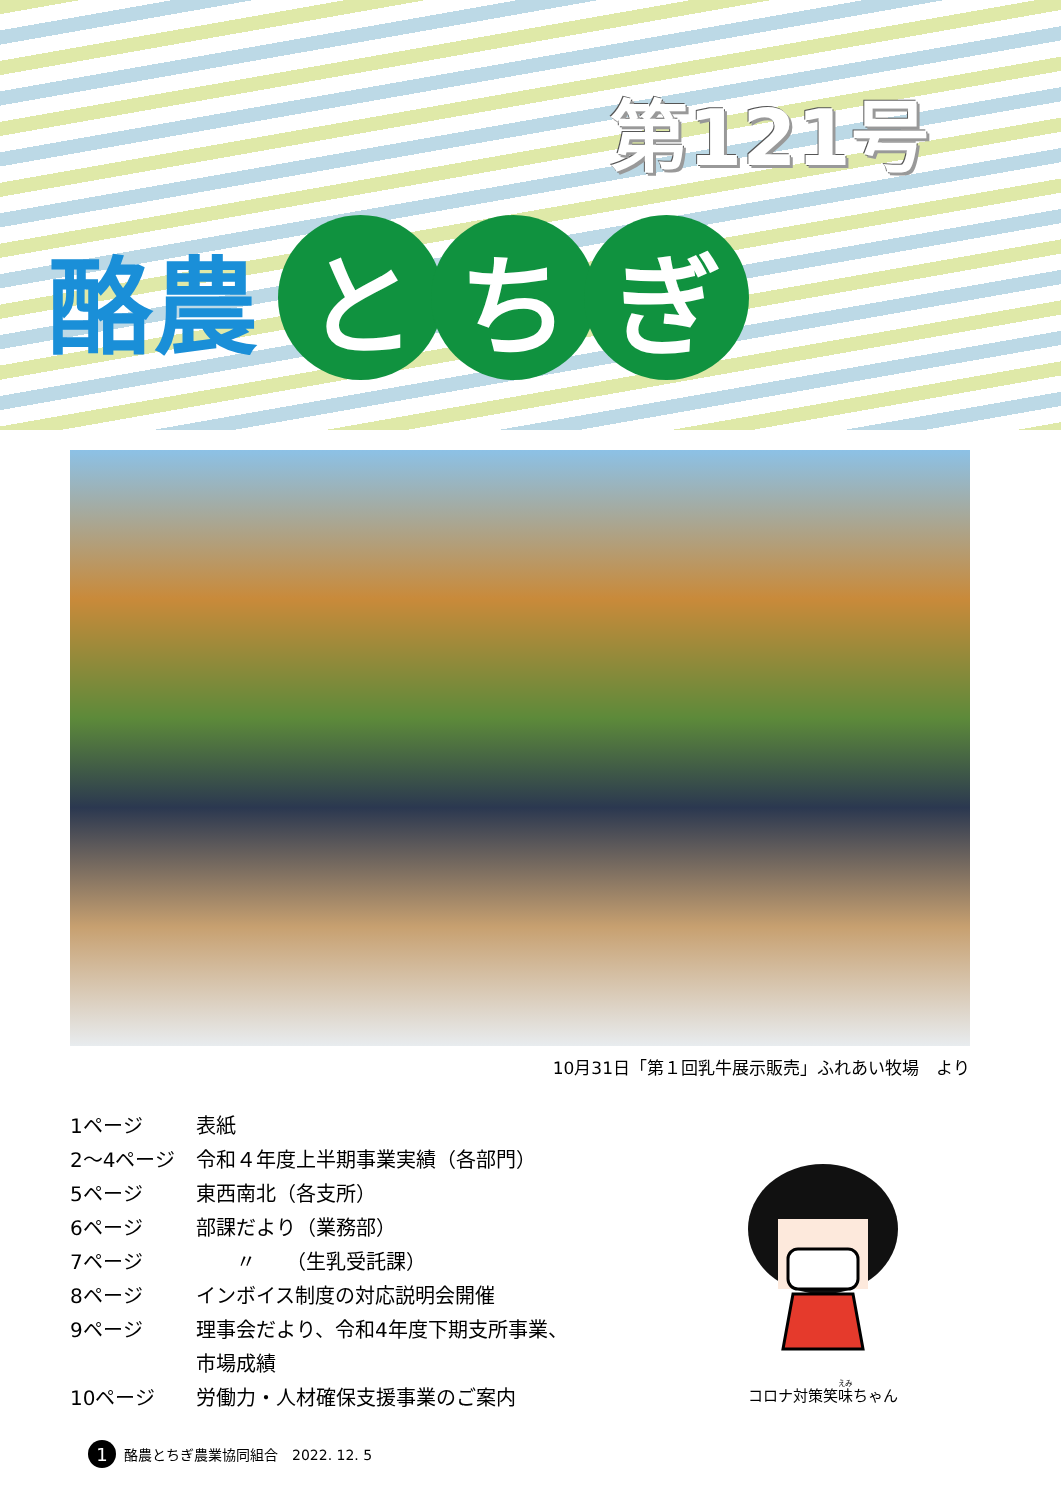第121号
酪農
と ち ぎ
10月31日「第１回乳牛展示販売」ふれあい牧場　より
| 1ページ | 表紙 |
| 2～4ページ | 令和４年度上半期事業実績（各部門） |
| 5ページ | 東西南北（各支所） |
| 6ページ | 部課だより（業務部） |
| 7ページ | 〃 （生乳受託課） |
| 8ページ | インボイス制度の対応説明会開催 |
| 9ページ | 理事会だより、令和4年度下期支所事業、 市場成績 |
| 10ページ | 労働力・人材確保支援事業のご案内 |
コロナ対策笑味ちゃん
1
酪農とちぎ農業協同組合　2022. 12. 5